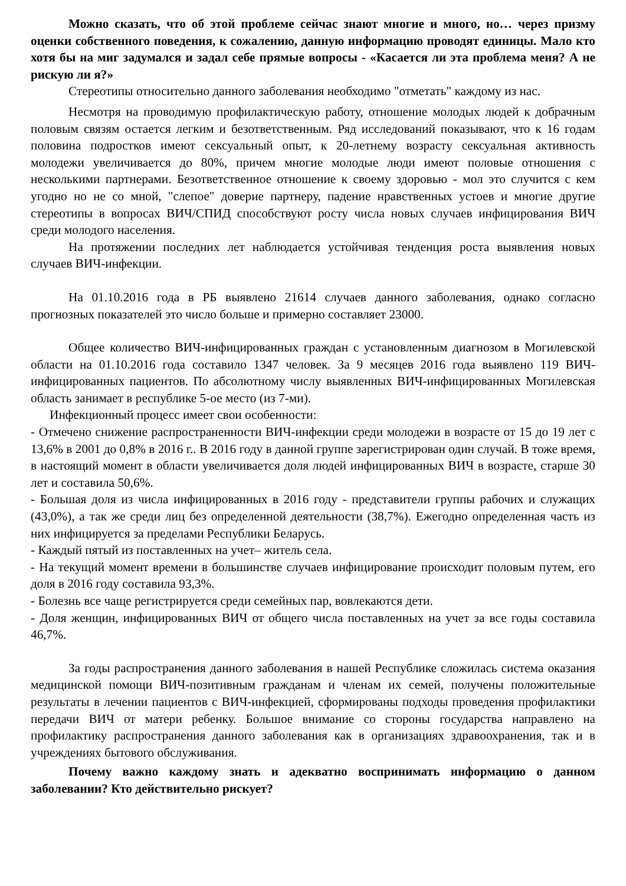Можно сказать, что об этой проблеме сейчас знают многие и много, но… через призму оценки собственного поведения, к сожалению, данную информацию проводят единицы. Мало кто хотя бы на миг задумался и задал себе прямые вопросы - «Касается ли эта проблема меня? А не рискую ли я?»
Стереотипы относительно данного заболевания необходимо "отметать" каждому из нас.
Несмотря на проводимую профилактическую работу, отношение молодых людей к добрачным половым связям остается легким и безответственным. Ряд исследований показывают, что к 16 годам половина подростков имеют сексуальный опыт, к 20-летнему возрасту сексуальная активность молодежи увеличивается до 80%, причем многие молодые люди имеют половые отношения с несколькими партнерами. Безответственное отношение к своему здоровью - мол это случится с кем угодно но не со мной, "слепое" доверие партнеру, падение нравственных устоев и многие другие стереотипы в вопросах ВИЧ/СПИД способствуют росту числа новых случаев инфицирования ВИЧ среди молодого населения.
На протяжении последних лет наблюдается устойчивая тенденция роста выявления новых случаев ВИЧ-инфекции.
На 01.10.2016 года в РБ выявлено 21614 случаев данного заболевания, однако согласно прогнозных показателей это число больше и примерно составляет 23000.
Общее количество ВИЧ-инфицированных граждан с установленным диагнозом в Могилевской области на 01.10.2016 года составило 1347 человек. За 9 месяцев 2016 года выявлено 119 ВИЧ-инфицированных пациентов. По абсолютному числу выявленных ВИЧ-инфицированных Могилевская область занимает в республике 5-ое место (из 7-ми).
Инфекционный процесс имеет свои особенности:
- Отмечено снижение распространенности ВИЧ-инфекции среди молодежи в возрасте от 15 до 19 лет с 13,6% в 2001 до 0,8% в 2016 г.. В 2016 году в данной группе зарегистрирован один случай. В тоже время, в настоящий момент в области увеличивается доля людей инфицированных ВИЧ в возрасте, старше 30 лет и составила 50,6%.
- Большая доля из числа инфицированных в 2016 году - представители группы рабочих и служащих (43,0%), а так же среди лиц без определенной деятельности (38,7%). Ежегодно определенная часть из них инфицируется за пределами Республики Беларусь.
- Каждый пятый из поставленных на учет– житель села.
- На текущий момент времени в большинстве случаев инфицирование происходит половым путем, его доля в 2016 году составила 93,3%.
- Болезнь все чаще регистрируется среди семейных пар, вовлекаются дети.
- Доля женщин, инфицированных ВИЧ от общего числа поставленных на учет за все годы составила 46,7%.
За годы распространения данного заболевания в нашей Республике сложилась система оказания медицинской помощи ВИЧ-позитивным гражданам и членам их семей, получены положительные результаты в лечении пациентов с ВИЧ-инфекцией, сформированы подходы проведения профилактики передачи ВИЧ от матери ребенку. Большое внимание со стороны государства направлено на профилактику распространения данного заболевания как в организациях здравоохранения, так и в учреждениях бытового обслуживания.
Почему важно каждому знать и адекватно воспринимать информацию о данном заболевании? Кто действительно рискует?